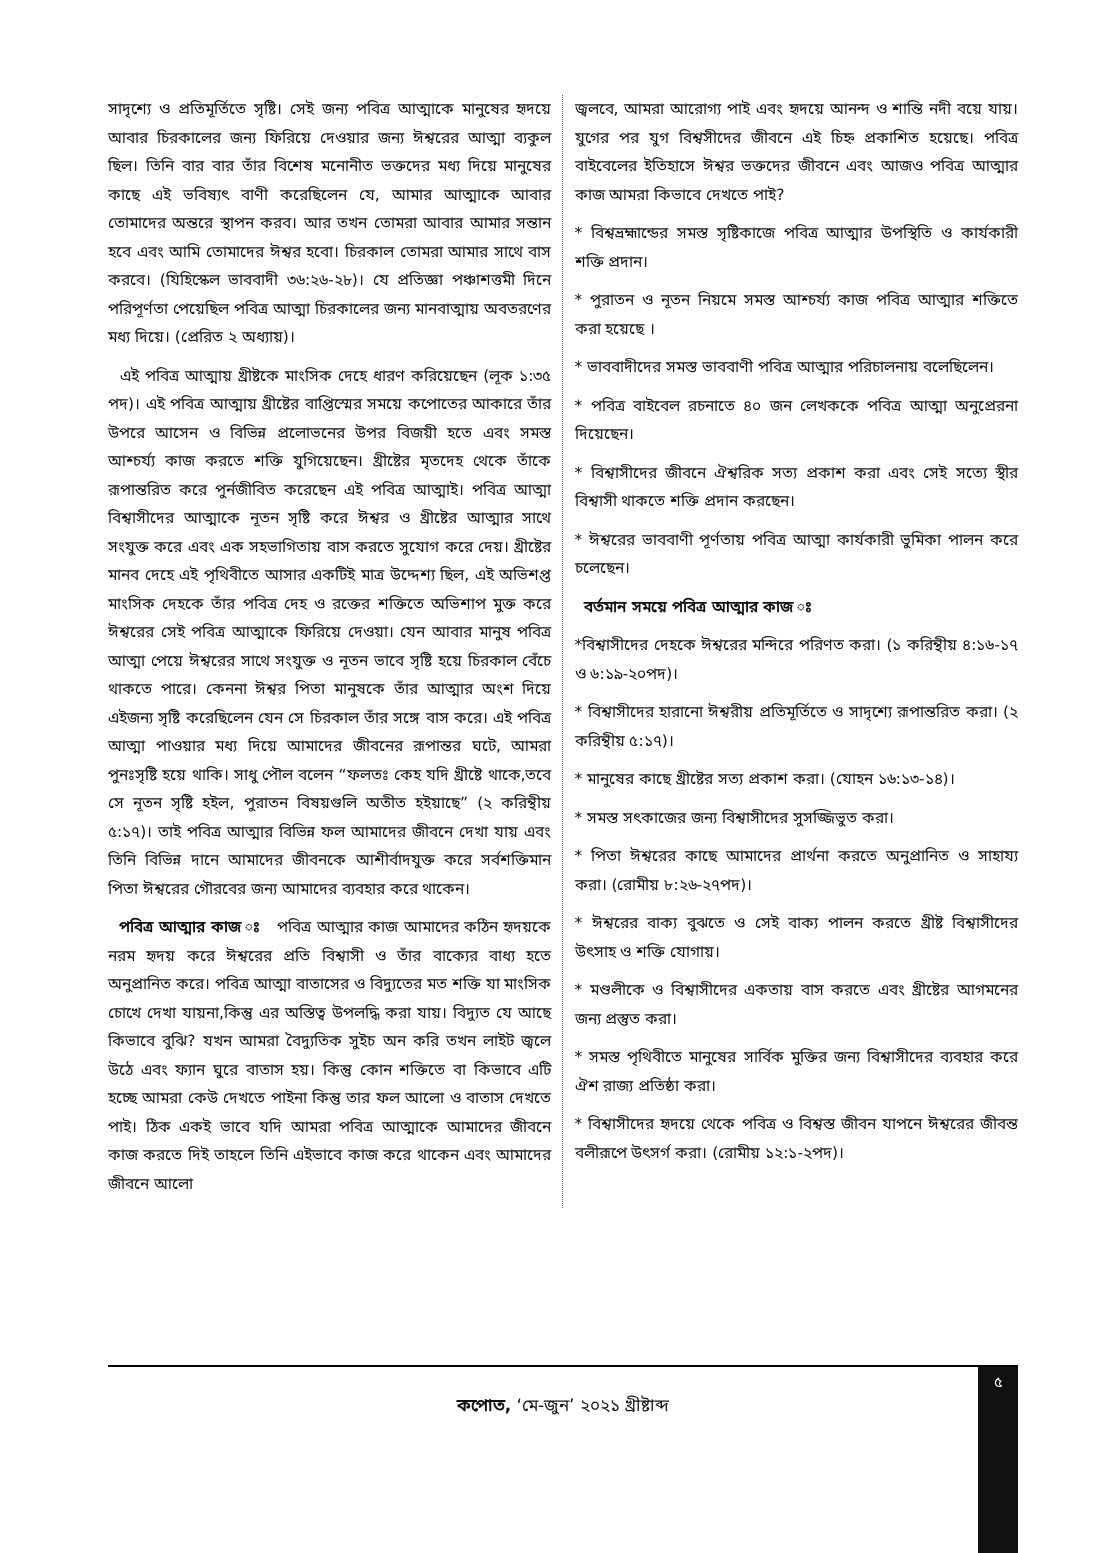সাদৃশ্যে ও প্রতিমূর্তিতে সৃষ্টি। সেই জন্য পবিত্র আত্মাকে মানুষের হৃদয়ে আবার চিরকালের জন্য ফিরিয়ে দেওয়ার জন্য ঈশ্বরের আত্মা ব্যকুল ছিল। তিনি বার বার তাঁর বিশেষ মনোনীত ভক্তদের মধ্য দিয়ে মানুষের কাছে এই ভবিষ্যৎ বাণী করেছিলেন যে, আমার আত্মাকে আবার তোমাদের অন্তরে স্থাপন করব। আর তখন তোমরা আবার আমার সন্তান হবে এবং আমি তোমাদের ঈশ্বর হবো। চিরকাল তোমরা আমার সাথে বাস করবে। (যিহিস্কেল ভাববাদী ৩৬:২৬-২৮)। যে প্রতিজ্ঞা পঞ্চাশত্তমী দিনে পরিপূর্ণতা পেয়েছিল পবিত্র আত্মা চিরকালের জন্য মানবাত্মায় অবতরণের মধ্য দিয়ে। (প্রেরিত ২ অধ্যায়)।
এই পবিত্র আত্মায় খ্রীষ্টকে মাংসিক দেহে ধারণ করিয়েছেন (লূক ১:৩৫ পদ)। এই পবিত্র আত্মায় খ্রীষ্টের বাপ্তিস্মের সময়ে কপোতের আকারে তাঁর উপরে আসেন ও বিভিন্ন প্রলোভনের উপর বিজয়ী হতে এবং সমস্ত আশ্চর্য্য কাজ করতে শক্তি যুগিয়েছেন। খ্রীষ্টের মৃতদেহ থেকে তাঁকে রূপান্তরিত করে পুর্নজীবিত করেছেন এই পবিত্র আত্মাই। পবিত্র আত্মা বিশ্বাসীদের আত্মাকে নূতন সৃষ্টি করে ঈশ্বর ও খ্রীষ্টের আত্মার সাথে সংযুক্ত করে এবং এক সহভাগিতায় বাস করতে সুযোগ করে দেয়। খ্রীষ্টের মানব দেহে এই পৃথিবীতে আসার একটিই মাত্র উদ্দেশ্য ছিল, এই অভিশপ্ত মাংসিক দেহকে তাঁর পবিত্র দেহ ও রক্তের শক্তিতে অভিশাপ মুক্ত করে ঈশ্বরের সেই পবিত্র আত্মাকে ফিরিয়ে দেওয়া। যেন আবার মানুষ পবিত্র আত্মা পেয়ে ঈশ্বরের সাথে সংযুক্ত ও নূতন ভাবে সৃষ্টি হয়ে চিরকাল বেঁচে থাকতে পারে। কেননা ঈশ্বর পিতা মানুষকে তাঁর আত্মার অংশ দিয়ে এইজন্য সৃষ্টি করেছিলেন যেন সে চিরকাল তাঁর সঙ্গে বাস করে। এই পবিত্র আত্মা পাওয়ার মধ্য দিয়ে আমাদের জীবনের রূপান্তর ঘটে, আমরা পুনঃসৃষ্টি হয়ে থাকি। সাধু পৌল বলেন “ফলতঃ কেহ যদি খ্রীষ্টে থাকে,তবে সে নূতন সৃষ্টি হইল, পুরাতন বিষয়গুলি অতীত হইয়াছে” (২ করিন্থীয় ৫:১৭)। তাই পবিত্র আত্মার বিভিন্ন ফল আমাদের জীবনে দেখা যায় এবং তিনি বিভিন্ন দানে আমাদের জীবনকে আশীর্বাদযুক্ত করে সর্বশক্তিমান পিতা ঈশ্বরের গৌরবের জন্য আমাদের ব্যবহার করে থাকেন।
পবিত্র আত্মার কাজ ঃ পবিত্র আত্মার কাজ আমাদের কঠিন হৃদয়কে নরম হৃদয় করে ঈশ্বরের প্রতি বিশ্বাসী ও তাঁর বাক্যের বাধ্য হতে অনুপ্রানিত করে। পবিত্র আত্মা বাতাসের ও বিদ্যুতের মত শক্তি যা মাংসিক চোখে দেখা যায়না,কিন্তু এর অস্তিত্ব উপলদ্ধি করা যায়। বিদ্যুত যে আছে কিভাবে বুঝি? যখন আমরা বৈদ্যুতিক সুইচ অন করি তখন লাইট জ্বলে উঠে এবং ফ্যান ঘুরে বাতাস হয়। কিন্তু কোন শক্তিতে বা কিভাবে এটি হচ্ছে আমরা কেউ দেখতে পাইনা কিন্তু তার ফল আলো ও বাতাস দেখতে পাই। ঠিক একই ভাবে যদি আমরা পবিত্র আত্মাকে আমাদের জীবনে কাজ করতে দিই তাহলে তিনি এইভাবে কাজ করে থাকেন এবং আমাদের জীবনে আলো
জ্বলবে, আমরা আরোগ্য পাই এবং হৃদয়ে আনন্দ ও শান্তি নদী বয়ে যায়। যুগের পর যুগ বিশ্বসীদের জীবনে এই চিহ্ন প্রকাশিত হয়েছে। পবিত্র বাইবেলের ইতিহাসে ঈশ্বর ভক্তদের জীবনে এবং আজও পবিত্র আত্মার কাজ আমরা কিভাবে দেখতে পাই?
* বিশ্বভ্রহ্মান্ডের সমস্ত সৃষ্টিকাজে পবিত্র আত্মার উপস্থিতি ও কার্যকারী শক্তি প্রদান।
* পুরাতন ও নূতন নিয়মে সমস্ত আশ্চর্য্য কাজ পবিত্র আত্মার শক্তিতে করা হয়েছে ।
* ভাববাদীদের সমস্ত ভাববাণী পবিত্র আত্মার পরিচালনায় বলেছিলেন।
* পবিত্র বাইবেল রচনাতে ৪০ জন লেখককে পবিত্র আত্মা অনুপ্রেরনা দিয়েছেন।
* বিশ্বাসীদের জীবনে ঐশ্বরিক সত্য প্রকাশ করা এবং সেই সত্যে স্থীর বিশ্বাসী থাকতে শক্তি প্রদান করছেন।
* ঈশ্বরের ভাববাণী পূর্ণতায় পবিত্র আত্মা কার্যকারী ভুমিকা পালন করে চলেছেন।
বর্তমান সময়ে পবিত্র আত্মার কাজ ঃ
*বিশ্বাসীদের দেহকে ঈশ্বরের মন্দিরে পরিণত করা। (১ করিন্থীয় ৪:১৬-১৭ ও ৬:১৯-২০পদ)।
* বিশ্বাসীদের হারানো ঈশ্বরীয় প্রতিমূর্তিতে ও সাদৃশ্যে রূপান্তরিত করা। (২ করিন্থীয় ৫:১৭)।
* মানুষের কাছে খ্রীষ্টের সত্য প্রকাশ করা। (যোহন ১৬:১৩-১৪)।
* সমস্ত সৎকাজের জন্য বিশ্বাসীদের সুসজ্জিভুত করা।
* পিতা ঈশ্বরের কাছে আমাদের প্রার্থনা করতে অনুপ্রানিত ও সাহায্য করা। (রোমীয় ৮:২৬-২৭পদ)।
* ঈশ্বরের বাক্য বুঝতে ও সেই বাক্য পালন করতে খ্রীষ্ট বিশ্বাসীদের উৎসাহ ও শক্তি যোগায়।
* মণ্ডলীকে ও বিশ্বাসীদের একতায় বাস করতে এবং খ্রীষ্টের আগমনের জন্য প্রস্তুত করা।
* সমস্ত পৃথিবীতে মানুষের সার্বিক মুক্তির জন্য বিশ্বাসীদের ব্যবহার করে ঐশ রাজ্য প্রতিষ্ঠা করা।
* বিশ্বাসীদের হৃদয়ে থেকে পবিত্র ও বিশ্বস্ত জীবন যাপনে ঈশ্বরের জীবন্ত বলীরূপে উৎসর্গ করা। (রোমীয় ১২:১-২পদ)।
৫
কপোত, ‘মে-জুন’ ২০২১ খ্রীষ্টাব্দ